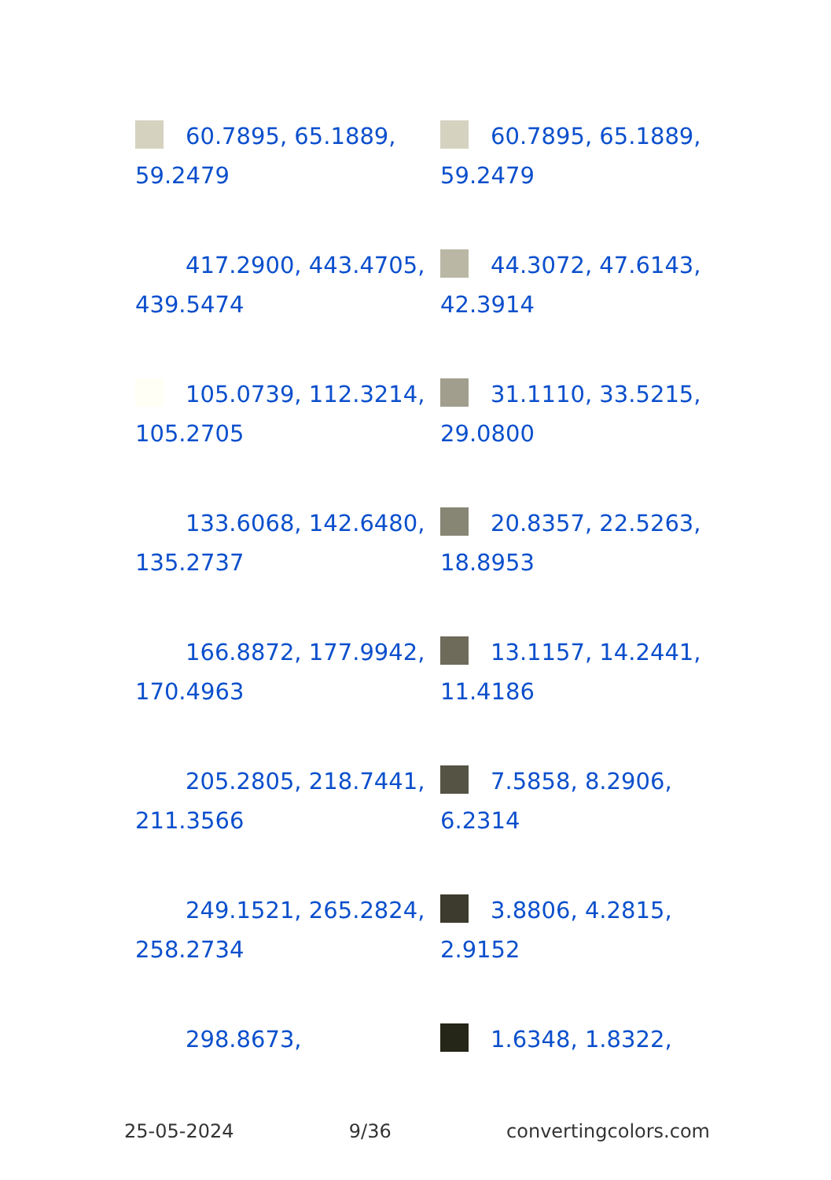60.7895, 65.1889, 59.2479
60.7895, 65.1889, 59.2479
417.2900, 443.4705, 439.5474
44.3072, 47.6143, 42.3914
105.0739, 112.3214, 105.2705
31.1110, 33.5215, 29.0800
133.6068, 142.6480, 135.2737
20.8357, 22.5263, 18.8953
166.8872, 177.9942, 170.4963
13.1157, 14.2441, 11.4186
205.2805, 218.7441, 211.3566
7.5858, 8.2906, 6.2314
249.1521, 265.2824, 258.2734
3.8806, 4.2815, 2.9152
298.8673,
1.6348, 1.8322,
25-05-2024 9/36 convertingcolors.com